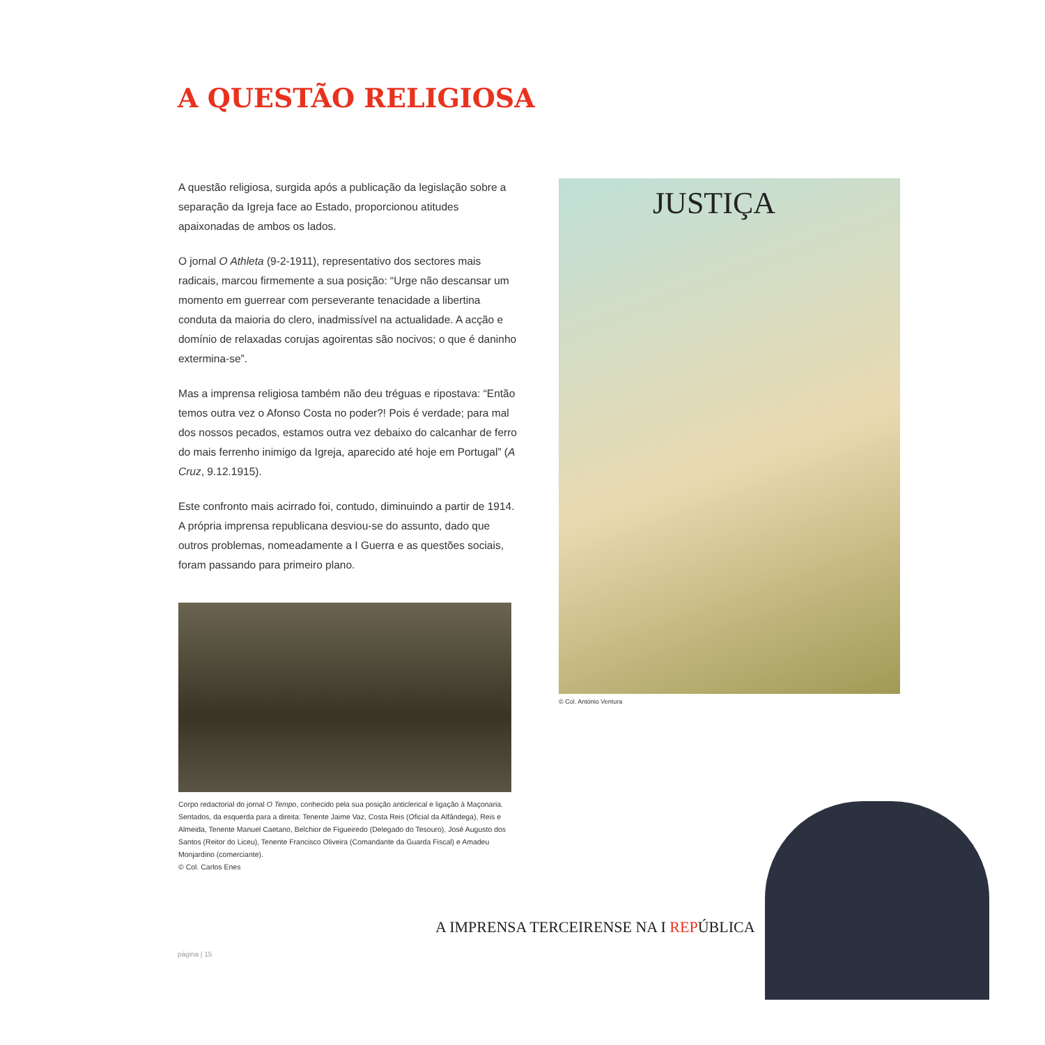A QUESTÃO RELIGIOSA
A questão religiosa, surgida após a publicação da legislação sobre a separação da Igreja face ao Estado, proporcionou atitudes apaixonadas de ambos os lados.
O jornal O Athleta (9-2-1911), representativo dos sectores mais radicais, marcou firmemente a sua posição: “Urge não descansar um momento em guerrear com perseverante tenacidade a libertina conduta da maioria do clero, inadmissível na actualidade. A acção e domínio de relaxadas corujas agoirentas são nocivos; o que é daninho extermina-se”.
Mas a imprensa religiosa também não deu tréguas e ripostava: “Então temos outra vez o Afonso Costa no poder?! Pois é verdade; para mal dos nossos pecados, estamos outra vez debaixo do calcanhar de ferro do mais ferrenho inimigo da Igreja, aparecido até hoje em Portugal” (A Cruz, 9.12.1915).
Este confronto mais acirrado foi, contudo, diminuindo a partir de 1914. A própria imprensa republicana desviou-se do assunto, dado que outros problemas, nomeadamente a I Guerra e as questões sociais, foram passando para primeiro plano.
Corpo redactorial do jornal O Tempo, conhecido pela sua posição anticlerical e ligação à Maçonaria. Sentados, da esquerda para a direita: Tenente Jaime Vaz, Costa Reis (Oficial da Alfândega), Reis e Almeida, Tenente Manuel Caetano, Belchior de Figueiredo (Delegado do Tesouro), José Augusto dos Santos (Reitor do Liceu), Tenente Francisco Oliveira (Comandante da Guarda Fiscal) e Amadeu Monjardino (comerciante).
© Col. Carlos Enes
JUSTIÇA
© Col. António Ventura
A IMPRENSA TERCEIRENSE NA I REPÚ BLICA
página | 15